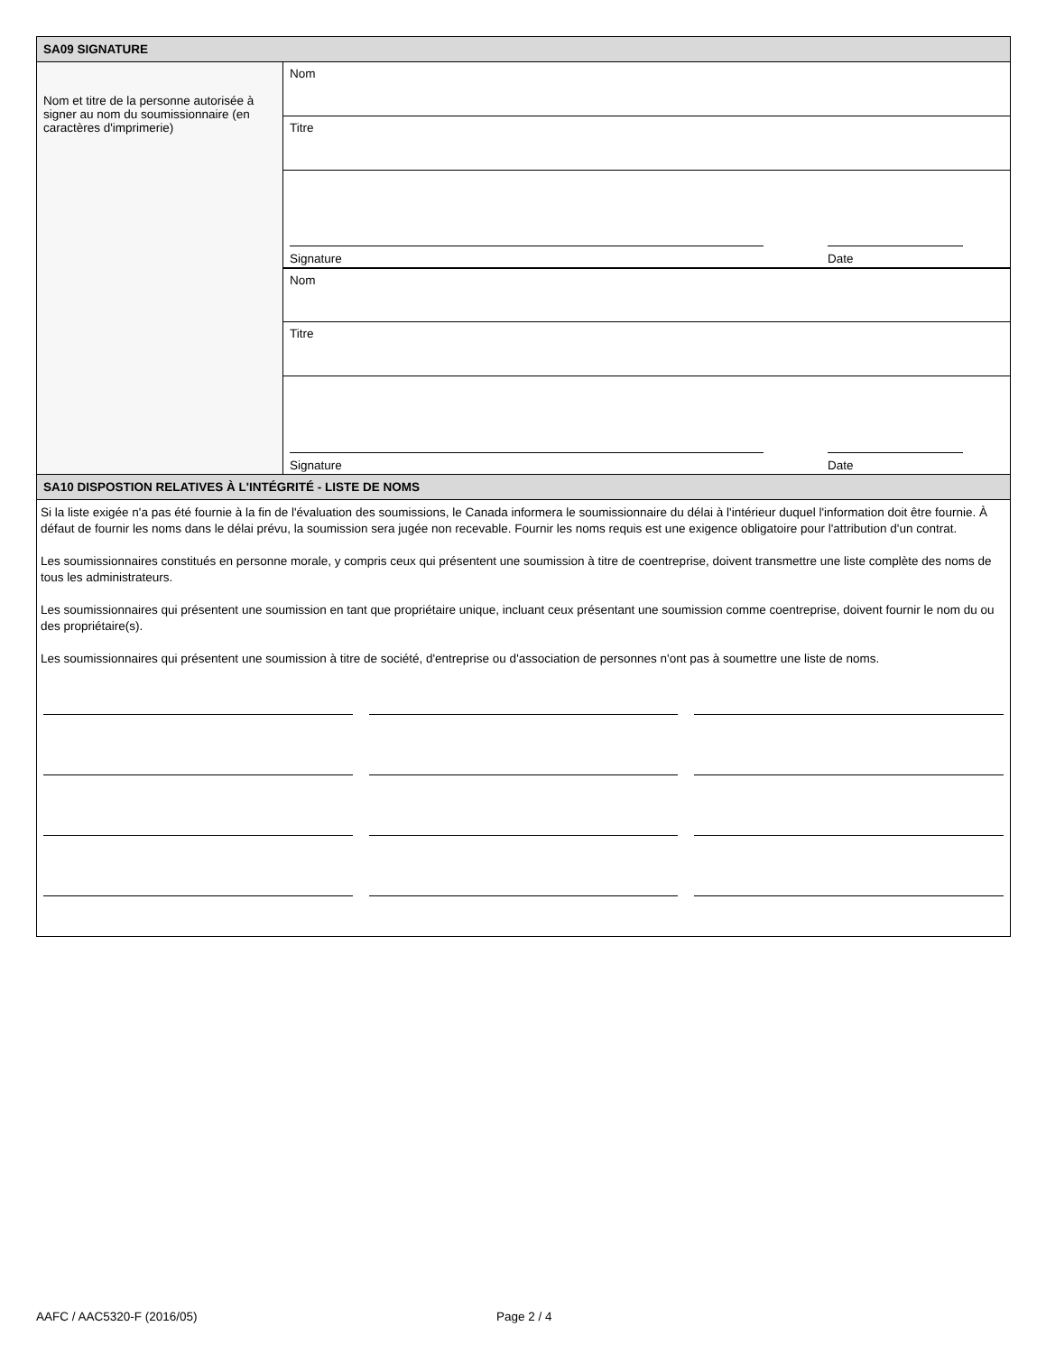SA09 SIGNATURE
Nom et titre de la personne autorisée à signer au nom du soumissionnaire (en caractères d'imprimerie)
Nom
Titre
Signature
Date
Nom
Titre
Signature
Date
SA10 DISPOSTION RELATIVES À L'INTÉGRITÉ - LISTE DE NOMS
Si la liste exigée n'a pas été fournie à la fin de l'évaluation des soumissions, le Canada informera le soumissionnaire du délai à l'intérieur duquel l'information doit être fournie. À défaut de fournir les noms dans le délai prévu, la soumission sera jugée non recevable. Fournir les noms requis est une exigence obligatoire pour l'attribution d'un contrat.
Les soumissionnaires constitués en personne morale, y compris ceux qui présentent une soumission à titre de coentreprise, doivent transmettre une liste complète des noms de tous les administrateurs.
Les soumissionnaires qui présentent une soumission en tant que propriétaire unique, incluant ceux présentant une soumission comme coentreprise, doivent fournir le nom du ou des propriétaire(s).
Les soumissionnaires qui présentent une soumission à titre de société, d'entreprise ou d'association de personnes n'ont pas à soumettre une liste de noms.
AAFC / AAC5320-F (2016/05) Page 2 / 4